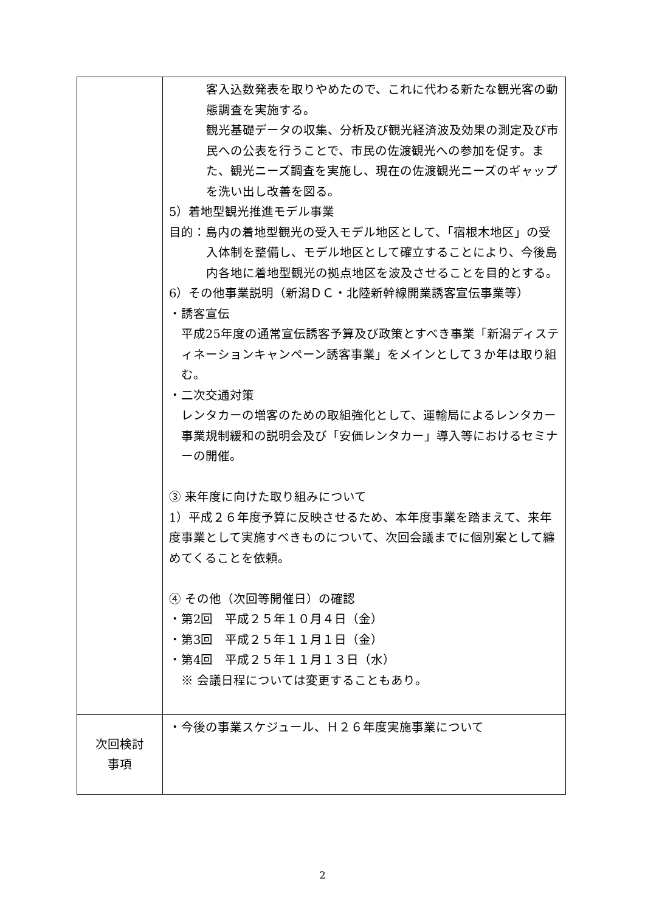| | 客入込数発表を取りやめたので、これに代わる新たな観光客の動態調査を実施する。 観光基礎データの収集、分析及び観光経済波及効果の測定及び市民への公表を行うことで、市民の佐渡観光への参加を促す。また、観光ニーズ調査を実施し、現在の佐渡観光ニーズのギャップを洗い出し改善を図る。 5）着地型観光推進モデル事業 目的：島内の着地型観光の受入モデル地区として、「宿根木地区」の受入体制を整備し、モデル地区として確立することにより、今後島内各地に着地型観光の拠点地区を波及させることを目的とする。 6）その他事業説明（新潟ＤＣ・北陸新幹線開業誘客宣伝事業等） ・誘客宣伝 平成25年度の通常宣伝誘客予算及び政策とすべき事業「新潟ディスティネーションキャンペーン誘客事業」をメインとして３か年は取り組む。 ・二次交通対策 レンタカーの増客のための取組強化として、運輸局によるレンタカー事業規制緩和の説明会及び「安価レンタカー」導入等におけるセミナーの開催。 ③ 来年度に向けた取り組みについて 1）平成２６年度予算に反映させるため、本年度事業を踏まえて、来年度事業として実施すべきものについて、次回会議までに個別案として纏めてくることを依頼。 ④ その他（次回等開催日）の確認 ・第2回 平成２５年１０月４日（金） ・第3回 平成２５年１１月１日（金） ・第4回 平成２５年１１月１３日（水） ※ 会議日程については変更することもあり。 |
| 次回検討 事項 | ・今後の事業スケジュール、Ｈ２６年度実施事業について |
2